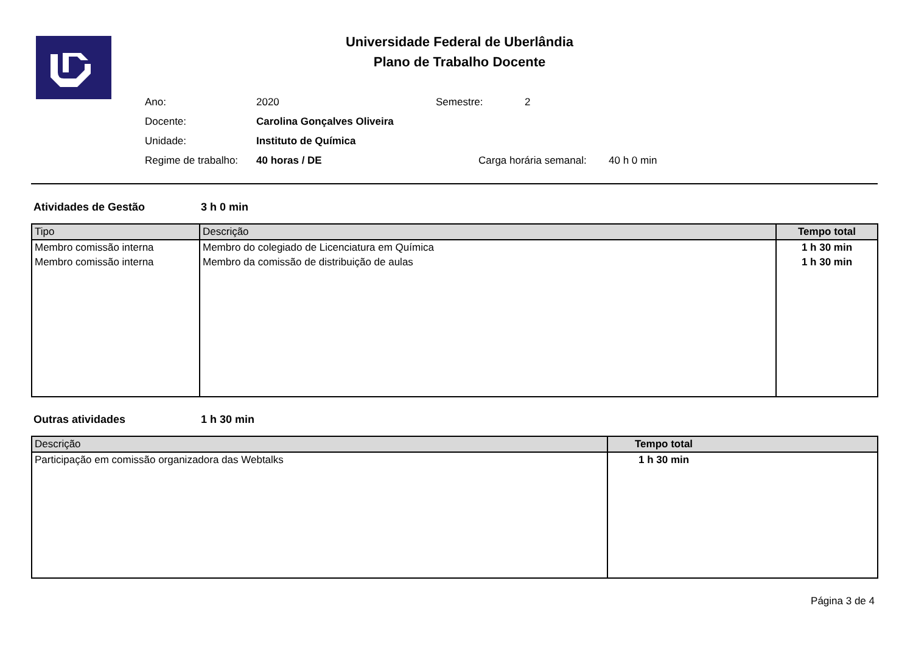Universidade Federal de Uberlândia
Plano de Trabalho Docente
Ano: 2020 Semestre: 2
Docente: Carolina Gonçalves Oliveira
Unidade: Instituto de Química
Regime de trabalho: 40 horas / DE Carga horária semanal: 40 h 0 min
Atividades de Gestão 3 h 0 min
| Tipo | Descrição | Tempo total |
| --- | --- | --- |
| Membro comissão interna | Membro do colegiado de Licenciatura em Química | 1 h 30 min |
| Membro comissão interna | Membro da comissão de distribuição de aulas | 1 h 30 min |
Outras atividades 1 h 30 min
| Descrição | Tempo total |
| --- | --- |
| Participação em comissão organizadora das Webtalks | 1 h 30 min |
Página 3 de 4